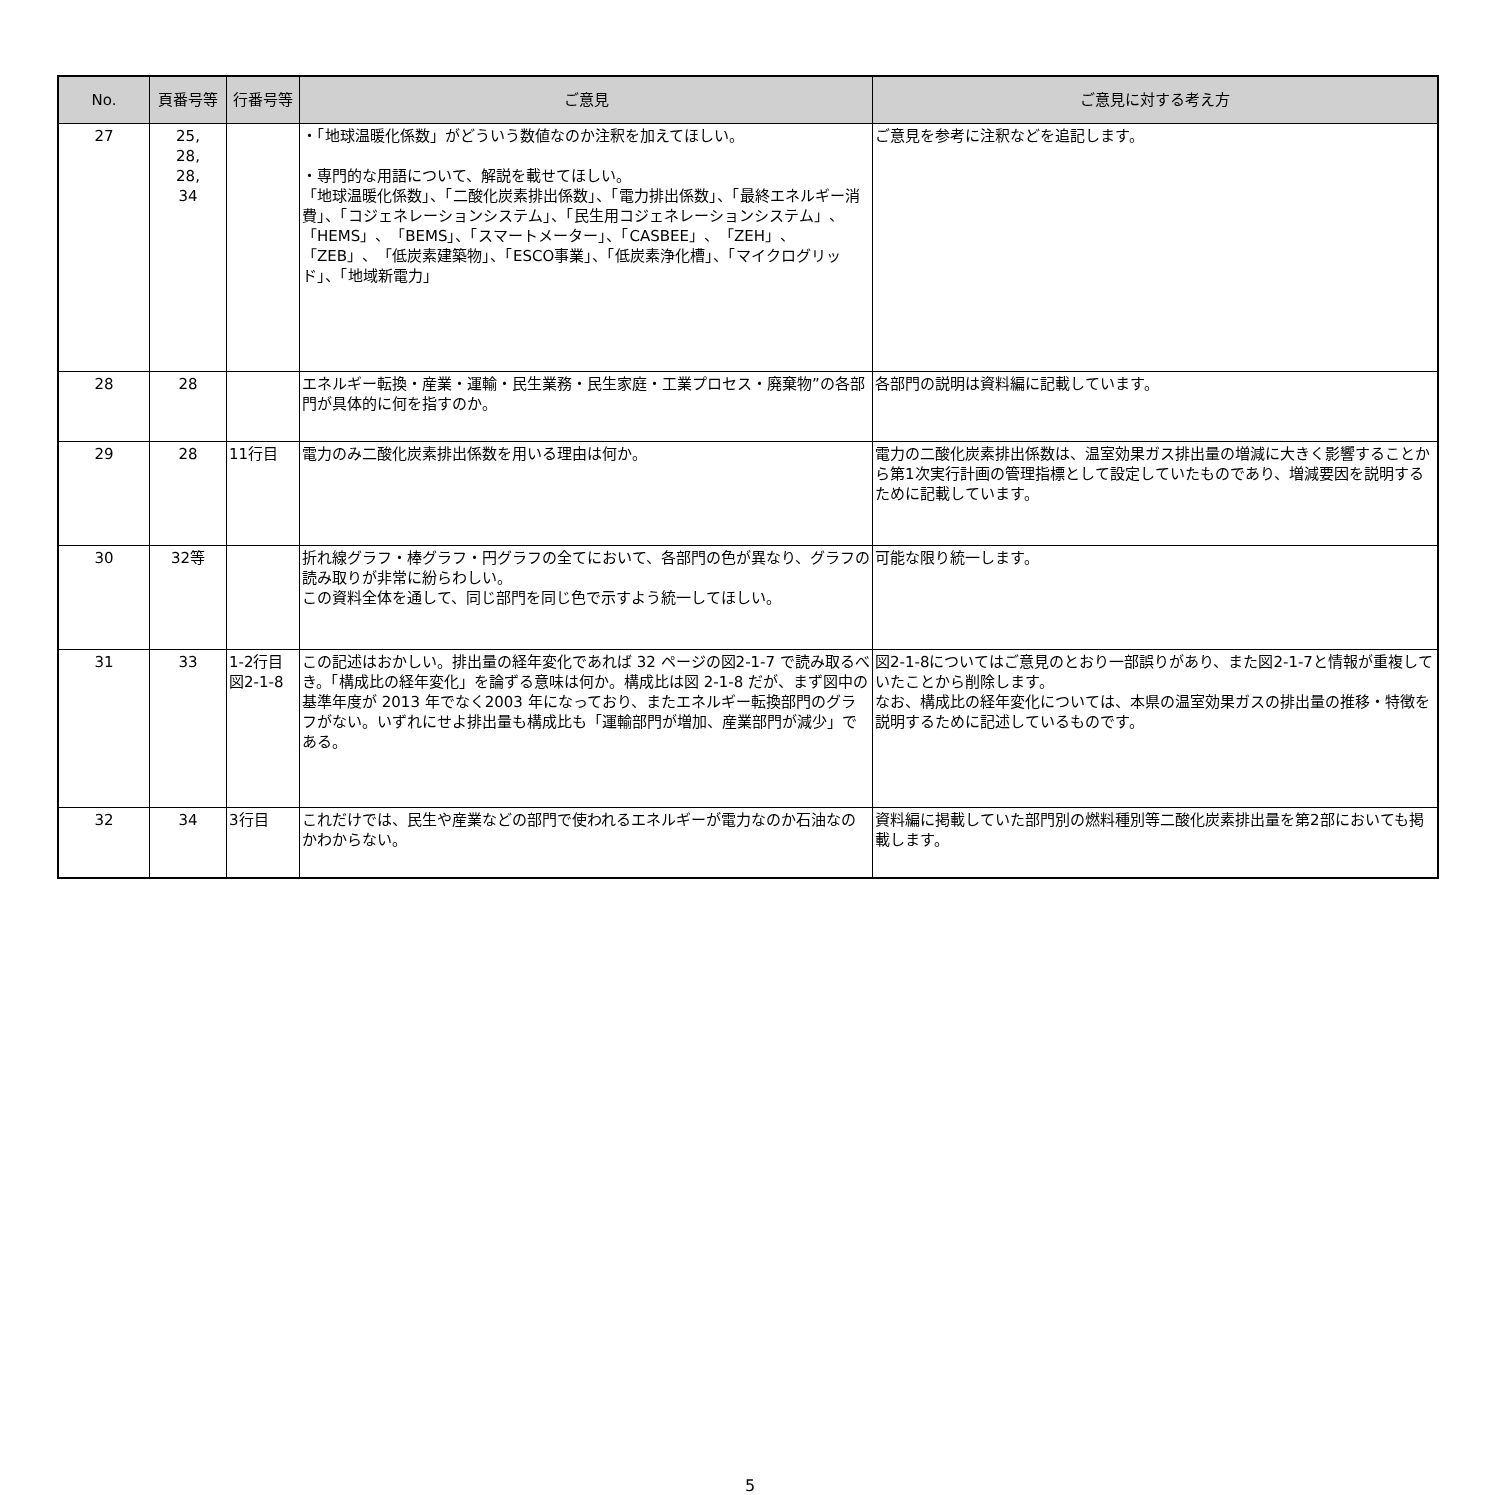| No. | 頁番号等 | 行番号等 | ご意見 | ご意見に対する考え方 |
| --- | --- | --- | --- | --- |
| 27 | 25, 28, 28, 34 | | ・「地球温暖化係数」がどういう数値なのか注釈を加えてほしい。 ・専門的な用語について、解説を載せてほしい。 「地球温暖化係数」、「二酸化炭素排出係数」、「電力排出係数」、「最終エネルギー消費」、「コジェネレーションシステム」、「民生用コジェネレーションシステム」、「HEMS」、「BEMS」、「スマートメーター」、「CASBEE」、「ZEH」、「ZEB」、「低炭素建築物」、「ESCO事業」、「低炭素浄化槽」、「マイクログリッド」、「地域新電力」 | ご意見を参考に注釈などを追記します。 |
| 28 | 28 | | エネルギー転換・産業・運輸・民生業務・民生家庭・工業プロセス・廃棄物”の各部門が具体的に何を指すのか。 | 各部門の説明は資料編に記載しています。 |
| 29 | 28 | 11行目 | 電力のみ二酸化炭素排出係数を用いる理由は何か。 | 電力の二酸化炭素排出係数は、温室効果ガス排出量の増減に大きく影響することから第1次実行計画の管理指標として設定していたものであり、増減要因を説明するために記載しています。 |
| 30 | 32等 | | 折れ線グラフ・棒グラフ・円グラフの全てにおいて、各部門の色が異なり、グラフの読み取りが非常に紛らわしい。 この資料全体を通して、同じ部門を同じ色で示すよう統一してほしい。 | 可能な限り統一します。 |
| 31 | 33 | 1-2行目 図2-1-8 | この記述はおかしい。排出量の経年変化であれば 32 ページの図2-1-7 で読み取るべき。「構成比の経年変化」を論ずる意味は何か。構成比は図 2-1-8 だが、まず図中の基準年度が 2013 年でなく2003 年になっており、またエネルギー転換部門のグラフがない。いずれにせよ排出量も構成比も「運輸部門が増加、産業部門が減少」である。 | 図2-1-8についてはご意見のとおり一部誤りがあり、また図2-1-7と情報が重複していたことから削除します。 なお、構成比の経年変化については、本県の温室効果ガスの排出量の推移・特徴を説明するために記述しているものです。 |
| 32 | 34 | 3行目 | これだけでは、民生や産業などの部門で使われるエネルギーが電力なのか石油なのかわからない。 | 資料編に掲載していた部門別の燃料種別等二酸化炭素排出量を第2部においても掲載します。 |
5